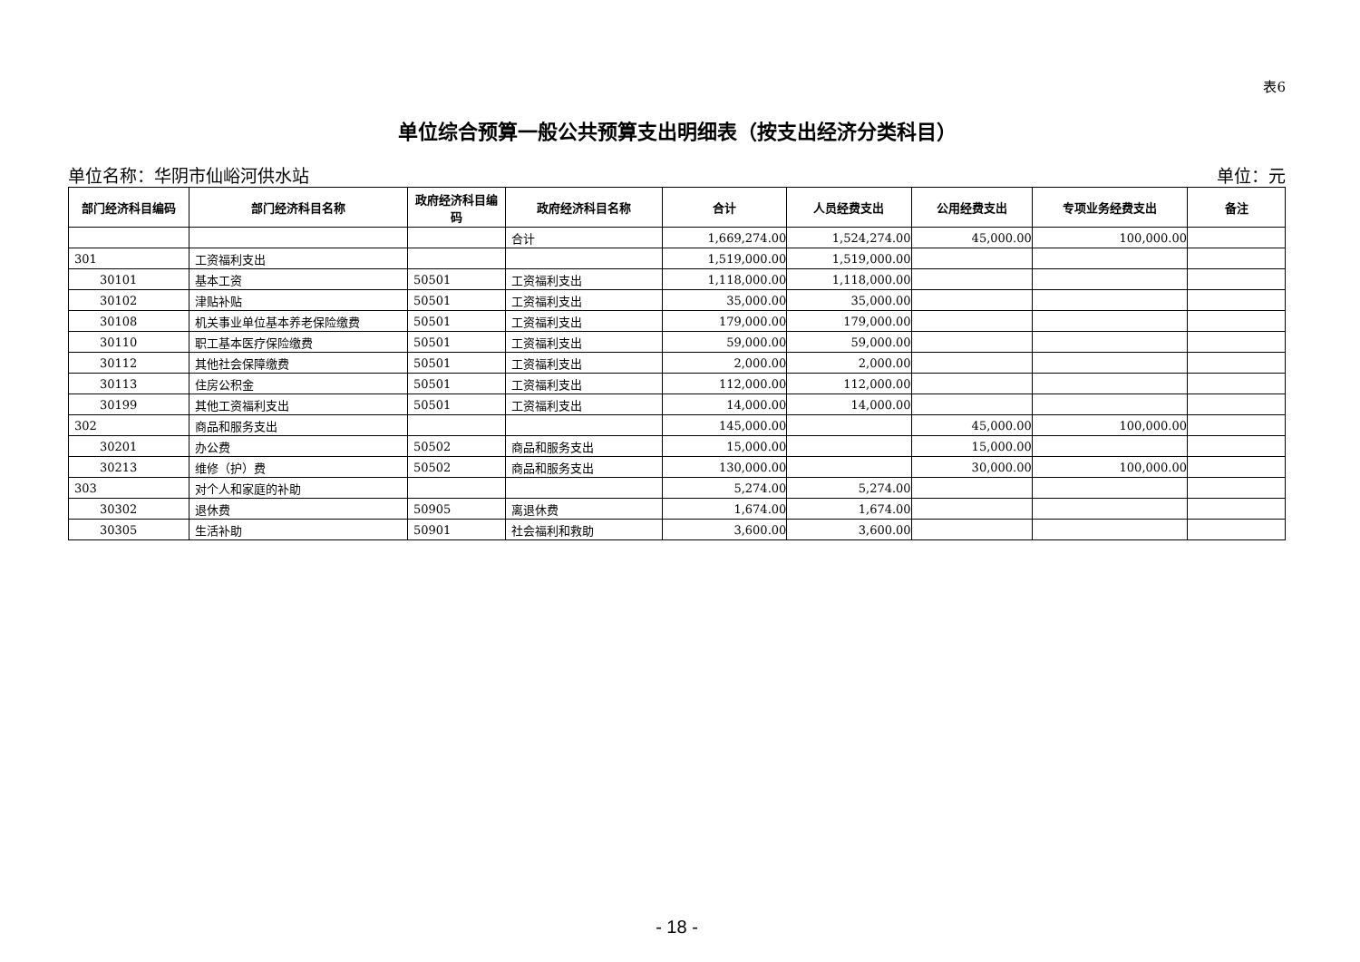表6
单位综合预算一般公共预算支出明细表（按支出经济分类科目）
单位名称：华阴市仙峪河供水站 单位：元
| 部门经济科目编码 | 部门经济科目名称 | 政府经济科目编码 | 政府经济科目名称 | 合计 | 人员经费支出 | 公用经费支出 | 专项业务经费支出 | 备注 |
| --- | --- | --- | --- | --- | --- | --- | --- | --- |
| | | | 合计 | 1,669,274.00 | 1,524,274.00 | 45,000.00 | 100,000.00 | |
| 301 | 工资福利支出 | | | 1,519,000.00 | 1,519,000.00 | | | |
| 30101 | 基本工资 | 50501 | 工资福利支出 | 1,118,000.00 | 1,118,000.00 | | | |
| 30102 | 津贴补贴 | 50501 | 工资福利支出 | 35,000.00 | 35,000.00 | | | |
| 30108 | 机关事业单位基本养老保险缴费 | 50501 | 工资福利支出 | 179,000.00 | 179,000.00 | | | |
| 30110 | 职工基本医疗保险缴费 | 50501 | 工资福利支出 | 59,000.00 | 59,000.00 | | | |
| 30112 | 其他社会保障缴费 | 50501 | 工资福利支出 | 2,000.00 | 2,000.00 | | | |
| 30113 | 住房公积金 | 50501 | 工资福利支出 | 112,000.00 | 112,000.00 | | | |
| 30199 | 其他工资福利支出 | 50501 | 工资福利支出 | 14,000.00 | 14,000.00 | | | |
| 302 | 商品和服务支出 | | | 145,000.00 | | 45,000.00 | 100,000.00 | |
| 30201 | 办公费 | 50502 | 商品和服务支出 | 15,000.00 | | 15,000.00 | | |
| 30213 | 维修（护）费 | 50502 | 商品和服务支出 | 130,000.00 | | 30,000.00 | 100,000.00 | |
| 303 | 对个人和家庭的补助 | | | 5,274.00 | 5,274.00 | | | |
| 30302 | 退休费 | 50905 | 离退休费 | 1,674.00 | 1,674.00 | | | |
| 30305 | 生活补助 | 50901 | 社会福利和救助 | 3,600.00 | 3,600.00 | | | |
- 18 -